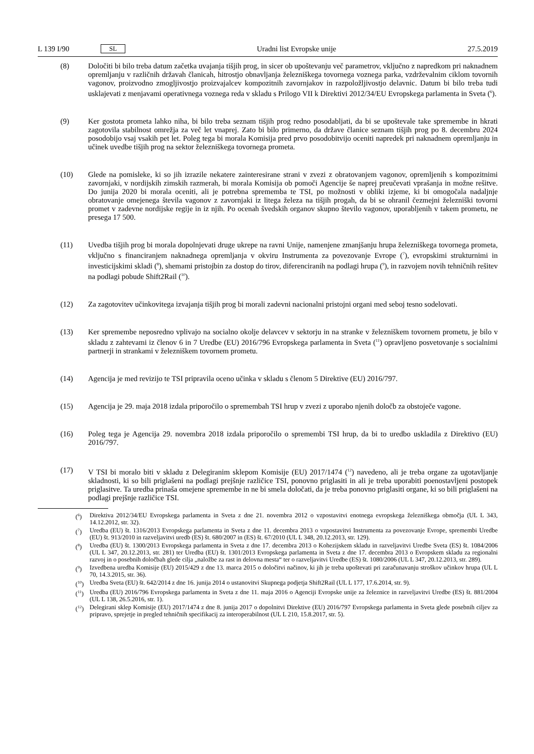L 139 I/90 SL Uradni list Evropske unije 27.5.2019
(8) Določiti bi bilo treba datum začetka uvajanja tišjih prog, in sicer ob upoštevanju več parametrov, vključno z napredkom pri naknadnem opremljanju v različnih državah članicah, hitrostjo obnavljanja železniškega tovornega voznega parka, vzdrževalnim ciklom tovornih vagonov, proizvodno zmogljivostjo proizvajalcev kompozitnih zavornjakov in razpoložljivostjo delavnic. Datum bi bilo treba tudi usklajevati z menjavami operativnega voznega reda v skladu s Prilogo VII k Direktivi 2012/34/EU Evropskega parlamenta in Sveta (<sup>6</sup>).
(9) Ker gostota prometa lahko niha, bi bilo treba seznam tišjih prog redno posodabljati, da bi se upoštevale take spremembe in hkrati zagotovila stabilnost omrežja za več let vnaprej. Zato bi bilo primerno, da države članice seznam tišjih prog po 8. decembru 2024 posodobijo vsaj vsakih pet let. Poleg tega bi morala Komisija pred prvo posodobitvijo oceniti napredek pri naknadnem opremljanju in učinek uvedbe tišjih prog na sektor železniškega tovornega prometa.
(10) Glede na pomisleke, ki so jih izrazile nekatere zainteresirane strani v zvezi z obratovanjem vagonov, opremljenih s kompozitnimi zavornjaki, v nordijskih zimskih razmerah, bi morala Komisija ob pomoči Agencije še naprej preučevati vprašanja in možne rešitve. Do junija 2020 bi morala oceniti, ali je potrebna sprememba te TSI, po možnosti v obliki izjeme, ki bi omogočala nadaljnje obratovanje omejenega števila vagonov z zavornjaki iz litega železa na tišjih progah, da bi se ohranil čezmejni železniški tovorni promet v zadevne nordijske regije in iz njih. Po ocenah švedskih organov skupno število vagonov, uporabljenih v takem prometu, ne presega 17 500.
(11) Uvedba tišjih prog bi morala dopolnjevati druge ukrepe na ravni Unije, namenjene zmanjšanju hrupa železniškega tovornega prometa, vključno s financiranjem naknadnega opremljanja v okviru Instrumenta za povezovanje Evrope (<sup>7</sup>), evropskimi strukturnimi in investicijskimi skladi (<sup>8</sup>), shemami pristojbin za dostop do tirov, diferenciranih na podlagi hrupa (<sup>9</sup>), in razvojem novih tehničnih rešitev na podlagi pobude Shift2Rail (<sup>10</sup>).
(12) Za zagotovitev učinkovitega izvajanja tišjih prog bi morali zadevni nacionalni pristojni organi med seboj tesno sodelovati.
(13) Ker spremembe neposredno vplivajo na socialno okolje delavcev v sektorju in na stranke v železniškem tovornem prometu, je bilo v skladu z zahtevami iz členov 6 in 7 Uredbe (EU) 2016/796 Evropskega parlamenta in Sveta (<sup>11</sup>) opravljeno posvetovanje s socialnimi partnerji in strankami v železniškem tovornem prometu.
(14) Agencija je med revizijo te TSI pripravila oceno učinka v skladu s členom 5 Direktive (EU) 2016/797.
(15) Agencija je 29. maja 2018 izdala priporočilo o spremembah TSI hrup v zvezi z uporabo njenih določb za obstoječe vagone.
(16) Poleg tega je Agencija 29. novembra 2018 izdala priporočilo o spremembi TSI hrup, da bi to uredbo uskladila z Direktivo (EU) 2016/797.
(17) V TSI bi moralo biti v skladu z Delegiranim sklepom Komisije (EU) 2017/1474 (<sup>12</sup>) navedeno, ali je treba organe za ugotavljanje skladnosti, ki so bili priglašeni na podlagi prejšnje različice TSI, ponovno priglasiti in ali je treba uporabiti poenostavljeni postopek priglasitve. Ta uredba prinaša omejene spremembe in ne bi smela določati, da je treba ponovno priglasiti organe, ki so bili priglašeni na podlagi prejšnje različice TSI.
(<sup>6</sup>) Direktiva 2012/34/EU Evropskega parlamenta in Sveta z dne 21. novembra 2012 o vzpostavitvi enotnega evropskega železniškega območja (UL L 343, 14.12.2012, str. 32).
(<sup>7</sup>) Uredba (EU) št. 1316/2013 Evropskega parlamenta in Sveta z dne 11. decembra 2013 o vzpostavitvi Instrumenta za povezovanje Evrope, spremembi Uredbe (EU) št. 913/2010 in razveljavitvi uredb (ES) št. 680/2007 in (ES) št. 67/2010 (UL L 348, 20.12.2013, str. 129).
(<sup>8</sup>) Uredba (EU) št. 1300/2013 Evropskega parlamenta in Sveta z dne 17. decembra 2013 o Kohezijskem skladu in razveljavitvi Uredbe Sveta (ES) št. 1084/2006 (UL L 347, 20.12.2013, str. 281) ter Uredba (EU) št. 1301/2013 Evropskega parlamenta in Sveta z dne 17. decembra 2013 o Evropskem skladu za regionalni razvoj in o posebnih določbah glede cilja „naložbe za rast in delovna mesta“ ter o razveljavitvi Uredbe (ES) št. 1080/2006 (UL L 347, 20.12.2013, str. 289).
(<sup>9</sup>) Izvedbena uredba Komisije (EU) 2015/429 z dne 13. marca 2015 o določitvi načinov, ki jih je treba upoštevati pri zaračunavanju stroškov učinkov hrupa (UL L 70, 14.3.2015, str. 36).
(<sup>10</sup>) Uredba Sveta (EU) št. 642/2014 z dne 16. junija 2014 o ustanovitvi Skupnega podjetja Shift2Rail (UL L 177, 17.6.2014, str. 9).
(<sup>11</sup>) Uredba (EU) 2016/796 Evropskega parlamenta in Sveta z dne 11. maja 2016 o Agenciji Evropske unije za železnice in razveljavitvi Uredbe (ES) št. 881/2004 (UL L 138, 26.5.2016, str. 1).
(<sup>12</sup>) Delegirani sklep Komisije (EU) 2017/1474 z dne 8. junija 2017 o dopolnitvi Direktive (EU) 2016/797 Evropskega parlamenta in Sveta glede posebnih ciljev za pripravo, sprejetje in pregled tehničnih specifikacij za interoperabilnost (UL L 210, 15.8.2017, str. 5).